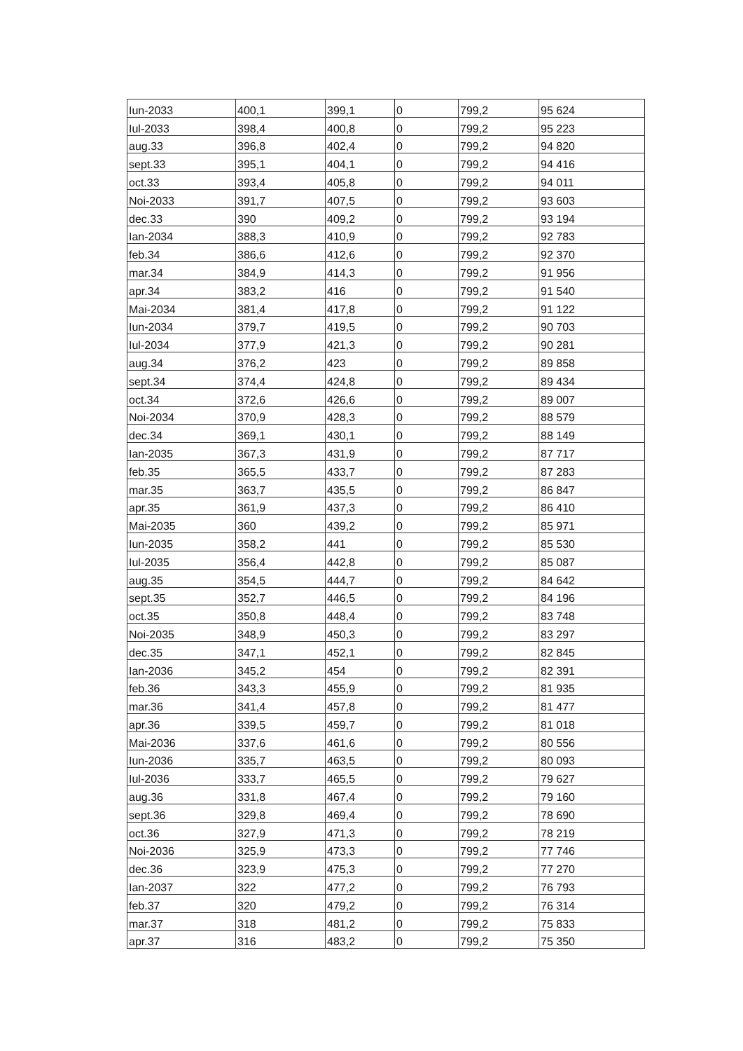| Iun-2033 | 400,1 | 399,1 | 0 | 799,2 | 95 624 |
| Iul-2033 | 398,4 | 400,8 | 0 | 799,2 | 95 223 |
| aug.33 | 396,8 | 402,4 | 0 | 799,2 | 94 820 |
| sept.33 | 395,1 | 404,1 | 0 | 799,2 | 94 416 |
| oct.33 | 393,4 | 405,8 | 0 | 799,2 | 94 011 |
| Noi-2033 | 391,7 | 407,5 | 0 | 799,2 | 93 603 |
| dec.33 | 390 | 409,2 | 0 | 799,2 | 93 194 |
| Ian-2034 | 388,3 | 410,9 | 0 | 799,2 | 92 783 |
| feb.34 | 386,6 | 412,6 | 0 | 799,2 | 92 370 |
| mar.34 | 384,9 | 414,3 | 0 | 799,2 | 91 956 |
| apr.34 | 383,2 | 416 | 0 | 799,2 | 91 540 |
| Mai-2034 | 381,4 | 417,8 | 0 | 799,2 | 91 122 |
| Iun-2034 | 379,7 | 419,5 | 0 | 799,2 | 90 703 |
| Iul-2034 | 377,9 | 421,3 | 0 | 799,2 | 90 281 |
| aug.34 | 376,2 | 423 | 0 | 799,2 | 89 858 |
| sept.34 | 374,4 | 424,8 | 0 | 799,2 | 89 434 |
| oct.34 | 372,6 | 426,6 | 0 | 799,2 | 89 007 |
| Noi-2034 | 370,9 | 428,3 | 0 | 799,2 | 88 579 |
| dec.34 | 369,1 | 430,1 | 0 | 799,2 | 88 149 |
| Ian-2035 | 367,3 | 431,9 | 0 | 799,2 | 87 717 |
| feb.35 | 365,5 | 433,7 | 0 | 799,2 | 87 283 |
| mar.35 | 363,7 | 435,5 | 0 | 799,2 | 86 847 |
| apr.35 | 361,9 | 437,3 | 0 | 799,2 | 86 410 |
| Mai-2035 | 360 | 439,2 | 0 | 799,2 | 85 971 |
| Iun-2035 | 358,2 | 441 | 0 | 799,2 | 85 530 |
| Iul-2035 | 356,4 | 442,8 | 0 | 799,2 | 85 087 |
| aug.35 | 354,5 | 444,7 | 0 | 799,2 | 84 642 |
| sept.35 | 352,7 | 446,5 | 0 | 799,2 | 84 196 |
| oct.35 | 350,8 | 448,4 | 0 | 799,2 | 83 748 |
| Noi-2035 | 348,9 | 450,3 | 0 | 799,2 | 83 297 |
| dec.35 | 347,1 | 452,1 | 0 | 799,2 | 82 845 |
| Ian-2036 | 345,2 | 454 | 0 | 799,2 | 82 391 |
| feb.36 | 343,3 | 455,9 | 0 | 799,2 | 81 935 |
| mar.36 | 341,4 | 457,8 | 0 | 799,2 | 81 477 |
| apr.36 | 339,5 | 459,7 | 0 | 799,2 | 81 018 |
| Mai-2036 | 337,6 | 461,6 | 0 | 799,2 | 80 556 |
| Iun-2036 | 335,7 | 463,5 | 0 | 799,2 | 80 093 |
| Iul-2036 | 333,7 | 465,5 | 0 | 799,2 | 79 627 |
| aug.36 | 331,8 | 467,4 | 0 | 799,2 | 79 160 |
| sept.36 | 329,8 | 469,4 | 0 | 799,2 | 78 690 |
| oct.36 | 327,9 | 471,3 | 0 | 799,2 | 78 219 |
| Noi-2036 | 325,9 | 473,3 | 0 | 799,2 | 77 746 |
| dec.36 | 323,9 | 475,3 | 0 | 799,2 | 77 270 |
| Ian-2037 | 322 | 477,2 | 0 | 799,2 | 76 793 |
| feb.37 | 320 | 479,2 | 0 | 799,2 | 76 314 |
| mar.37 | 318 | 481,2 | 0 | 799,2 | 75 833 |
| apr.37 | 316 | 483,2 | 0 | 799,2 | 75 350 |